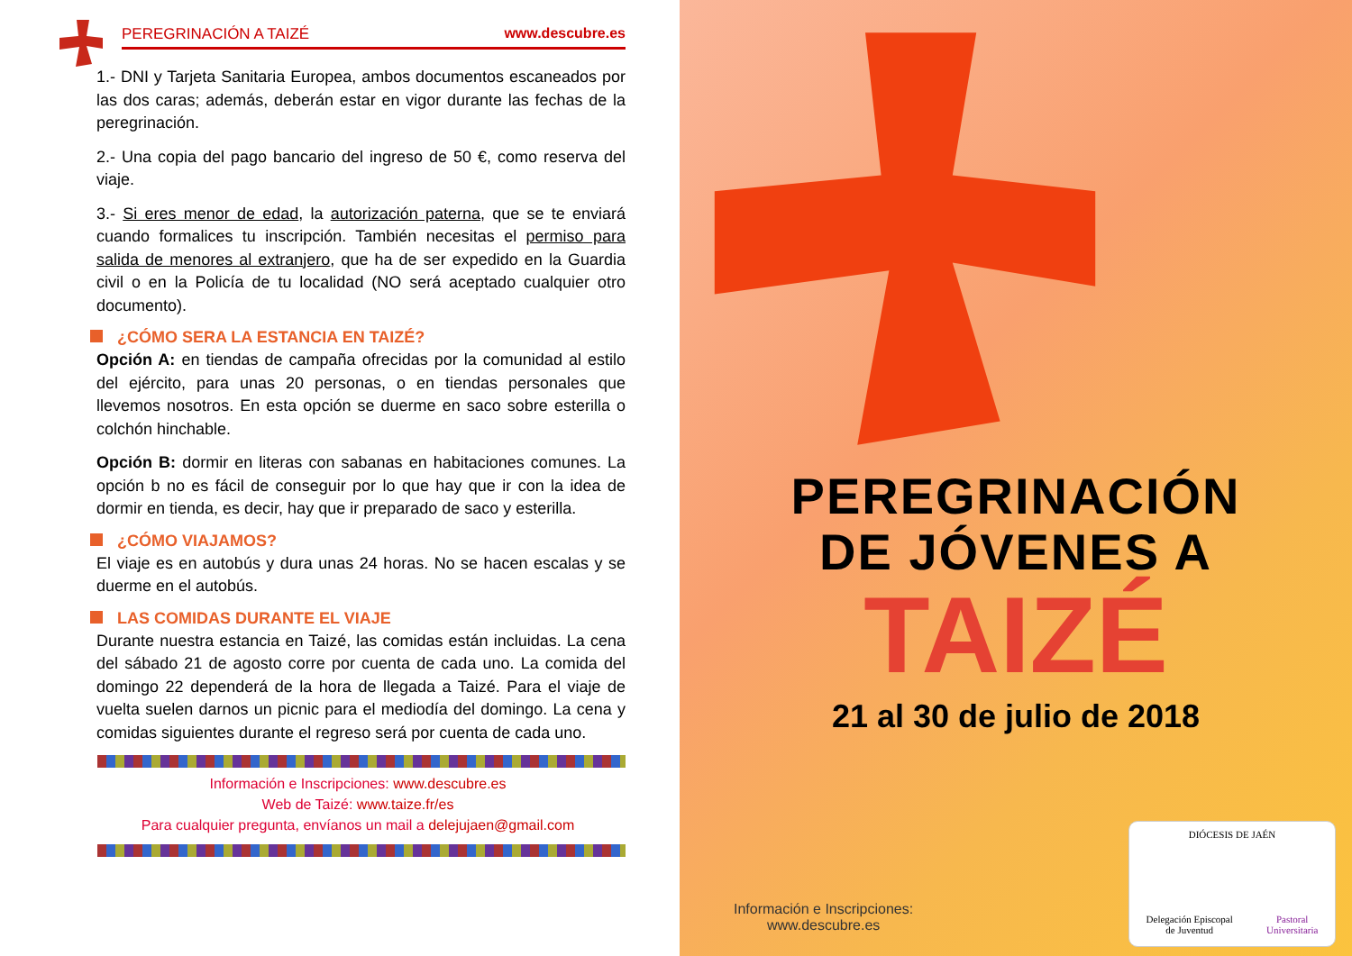PEREGRINACIÓN A TAIZÉ www.descubre.es
1.- DNI y Tarjeta Sanitaria Europea, ambos documentos escaneados por las dos caras; además, deberán estar en vigor durante las fechas de la peregrinación.
2.- Una copia del pago bancario del ingreso de 50 €, como reserva del viaje.
3.- Si eres menor de edad, la autorización paterna, que se te enviará cuando formalices tu inscripción. También necesitas el permiso para salida de menores al extranjero, que ha de ser expedido en la Guardia civil o en la Policía de tu localidad (NO será aceptado cualquier otro documento).
¿CÓMO SERA LA ESTANCIA EN TAIZÉ?
Opción A: en tiendas de campaña ofrecidas por la comunidad al estilo del ejército, para unas 20 personas, o en tiendas personales que llevemos nosotros. En esta opción se duerme en saco sobre esterilla o colchón hinchable.
Opción B: dormir en literas con sabanas en habitaciones comunes. La opción b no es fácil de conseguir por lo que hay que ir con la idea de dormir en tienda, es decir, hay que ir preparado de saco y esterilla.
¿CÓMO VIAJAMOS?
El viaje es en autobús y dura unas 24 horas. No se hacen escalas y se duerme en el autobús.
LAS COMIDAS DURANTE EL VIAJE
Durante nuestra estancia en Taizé, las comidas están incluidas. La cena del sábado 21 de agosto corre por cuenta de cada uno. La comida del domingo 22 dependerá de la hora de llegada a Taizé. Para el viaje de vuelta suelen darnos un picnic para el mediodía del domingo. La cena y comidas siguientes durante el regreso será por cuenta de cada uno.
Información e Inscripciones: www.descubre.es
Web de Taizé: www.taize.fr/es
Para cualquier pregunta, envíanos un mail a delejujaen@gmail.com
PEREGRINACIÓN
DE JÓVENES A
TAIZÉ
21 al 30 de julio de 2018
Información e Inscripciones:
www.descubre.es
DIÓCESIS DE JAÉN
Delegación Episcopal
de Juventud
Pastoral
Universitaria